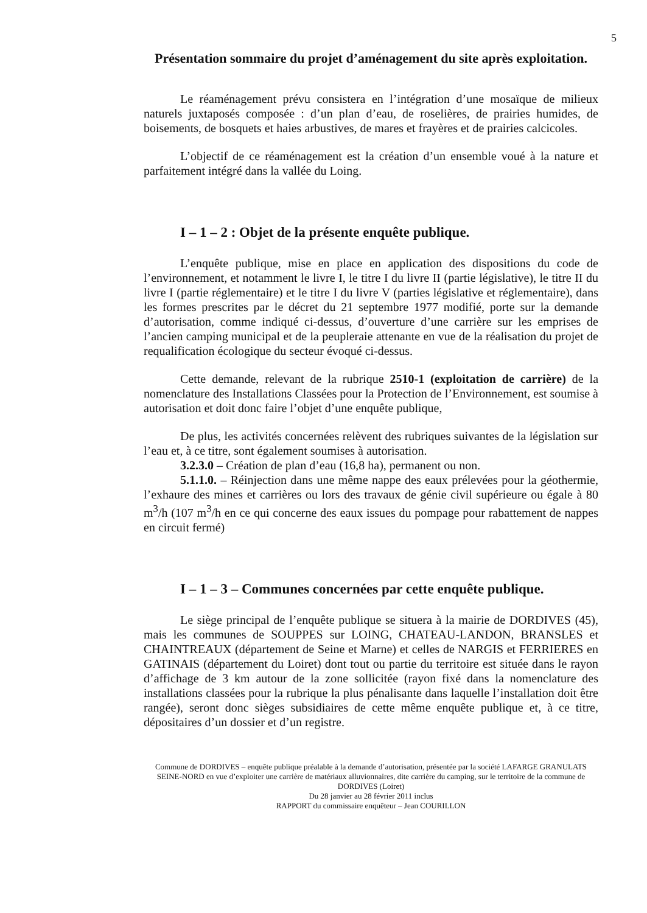5
Présentation sommaire du projet d’aménagement du site après exploitation.
Le réaménagement prévu consistera en l’intégration d’une mosaïque de milieux naturels juxtaposés composée : d’un plan d’eau, de roselières, de prairies humides, de boisements, de bosquets et haies arbustives, de mares et frayères et de prairies calcicoles.
L’objectif de ce réaménagement est la création d’un ensemble voué à la nature et parfaitement intégré dans la vallée du Loing.
I – 1 – 2 : Objet de la présente enquête publique.
L’enquête publique, mise en place en application des dispositions du code de l’environnement, et notamment le livre I, le titre I du livre II (partie législative), le titre II du livre I (partie réglementaire) et le titre I du livre V (parties législative et réglementaire), dans les formes prescrites par le décret du 21 septembre 1977 modifié, porte sur la demande d’autorisation, comme indiqué ci-dessus, d’ouverture d’une carrière sur les emprises de l’ancien camping municipal et de la peupleraie attenante en vue de la réalisation du projet de requalification écologique du secteur évoqué ci-dessus.
Cette demande, relevant de la rubrique 2510-1 (exploitation de carrière) de la nomenclature des Installations Classées pour la Protection de l’Environnement, est soumise à autorisation et doit donc faire l’objet d’une enquête publique,
De plus, les activités concernées relèvent des rubriques suivantes de la législation sur l’eau et, à ce titre, sont également soumises à autorisation.
3.2.3.0 – Création de plan d’eau (16,8 ha), permanent ou non.
5.1.1.0. – Réinjection dans une même nappe des eaux prélevées pour la géothermie, l’exhaure des mines et carrières ou lors des travaux de génie civil supérieure ou égale à 80 m<sup>3</sup>/h (107 m<sup>3</sup>/h en ce qui concerne des eaux issues du pompage pour rabattement de nappes en circuit fermé)
I – 1 – 3 – Communes concernées par cette enquête publique.
Le siège principal de l’enquête publique se situera à la mairie de DORDIVES (45), mais les communes de SOUPPES sur LOING, CHATEAU-LANDON, BRANSLES et CHAINTREAUX (département de Seine et Marne) et celles de NARGIS et FERRIERES en GATINAIS (département du Loiret) dont tout ou partie du territoire est située dans le rayon d’affichage de 3 km autour de la zone sollicitée (rayon fixé dans la nomenclature des installations classées pour la rubrique la plus pénalisante dans laquelle l’installation doit être rangée), seront donc sièges subsidiaires de cette même enquête publique et, à ce titre, dépositaires d’un dossier et d’un registre.
Commune de DORDIVES – enquête publique préalable à la demande d’autorisation, présentée par la société LAFARGE GRANULATS SEINE-NORD en vue d’exploiter une carrière de matériaux alluvionnaires, dite carrière du camping, sur le territoire de la commune de DORDIVES (Loiret)
Du 28 janvier au 28 février 2011 inclus
RAPPORT du commissaire enquêteur – Jean COURILLON